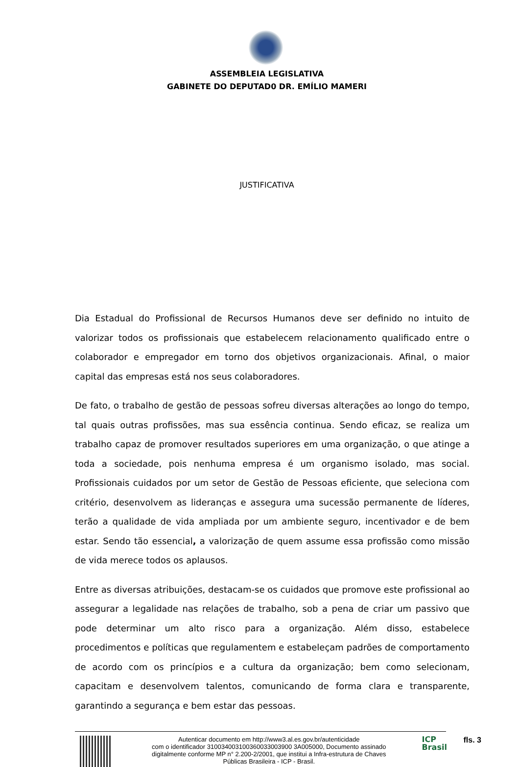ASSEMBLEIA LEGISLATIVA
GABINETE DO DEPUTAD0 DR. EMÍLIO MAMERI
JUSTIFICATIVA
Dia Estadual do Profissional de Recursos Humanos deve ser definido no intuito de valorizar todos os profissionais que estabelecem relacionamento qualificado entre o colaborador e empregador em torno dos objetivos organizacionais. Afinal, o maior capital das empresas está nos seus colaboradores.
De fato, o trabalho de gestão de pessoas sofreu diversas alterações ao longo do tempo, tal quais outras profissões, mas sua essência continua. Sendo eficaz, se realiza um trabalho capaz de promover resultados superiores em uma organização, o que atinge a toda a sociedade, pois nenhuma empresa é um organismo isolado, mas social. Profissionais cuidados por um setor de Gestão de Pessoas eficiente, que seleciona com critério, desenvolvem as lideranças e assegura uma sucessão permanente de líderes, terão a qualidade de vida ampliada por um ambiente seguro, incentivador e de bem estar. Sendo tão essencial, a valorização de quem assume essa profissão como missão de vida merece todos os aplausos.
Entre as diversas atribuições, destacam-se os cuidados que promove este profissional ao assegurar a legalidade nas relações de trabalho, sob a pena de criar um passivo que pode determinar um alto risco para a organização. Além disso, estabelece procedimentos e políticas que regulamentem e estabeleçam padrões de comportamento de acordo com os princípios e a cultura da organização; bem como selecionam, capacitam e desenvolvem talentos, comunicando de forma clara e transparente, garantindo a segurança e bem estar das pessoas.
Autenticar documento em http://www3.al.es.gov.br/autenticidade
com o identificador 310034003100360033003900 3A005000, Documento assinado
digitalmente conforme MP n° 2.200-2/2001, que institui a Infra-estrutura de Chaves
Públicas Brasileira - ICP - Brasil.
ICP
Brasil
fls. 3